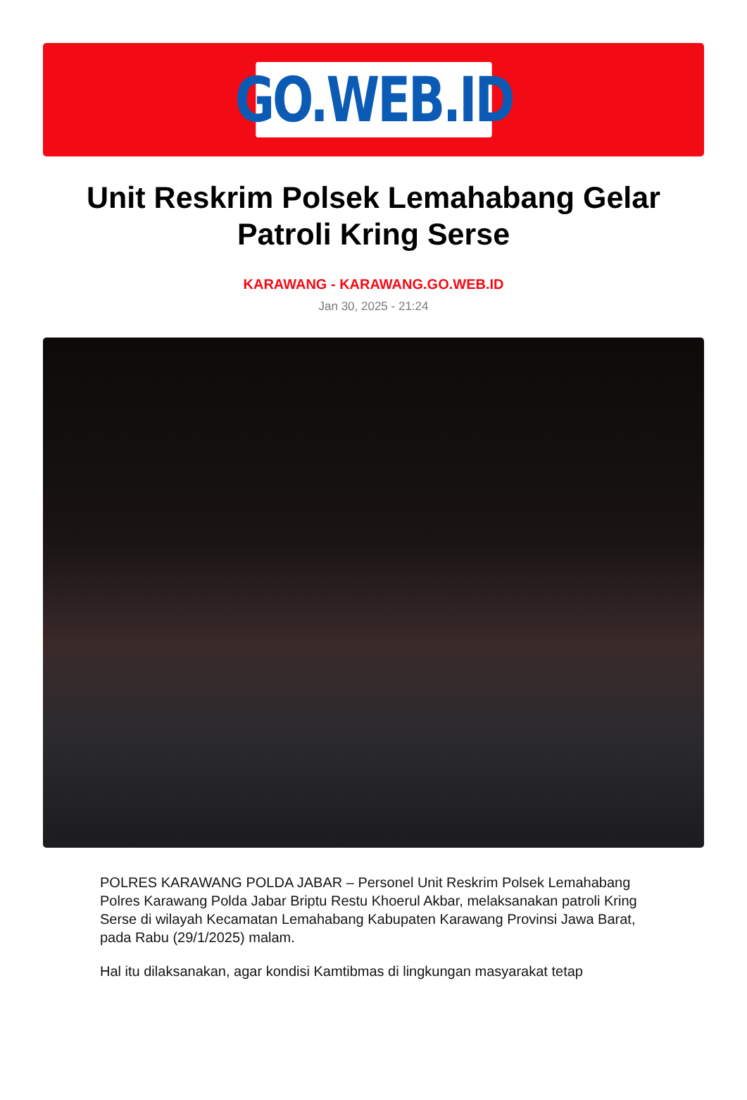GO.WEB.ID
Unit Reskrim Polsek Lemahabang Gelar Patroli Kring Serse
KARAWANG - KARAWANG.GO.WEB.ID
Jan 30, 2025 - 21:24
POLRES KARAWANG POLDA JABAR – Personel Unit Reskrim Polsek Lemahabang Polres Karawang Polda Jabar Briptu Restu Khoerul Akbar, melaksanakan patroli Kring Serse di wilayah Kecamatan Lemahabang Kabupaten Karawang Provinsi Jawa Barat, pada Rabu (29/1/2025) malam.
Hal itu dilaksanakan, agar kondisi Kamtibmas di lingkungan masyarakat tetap